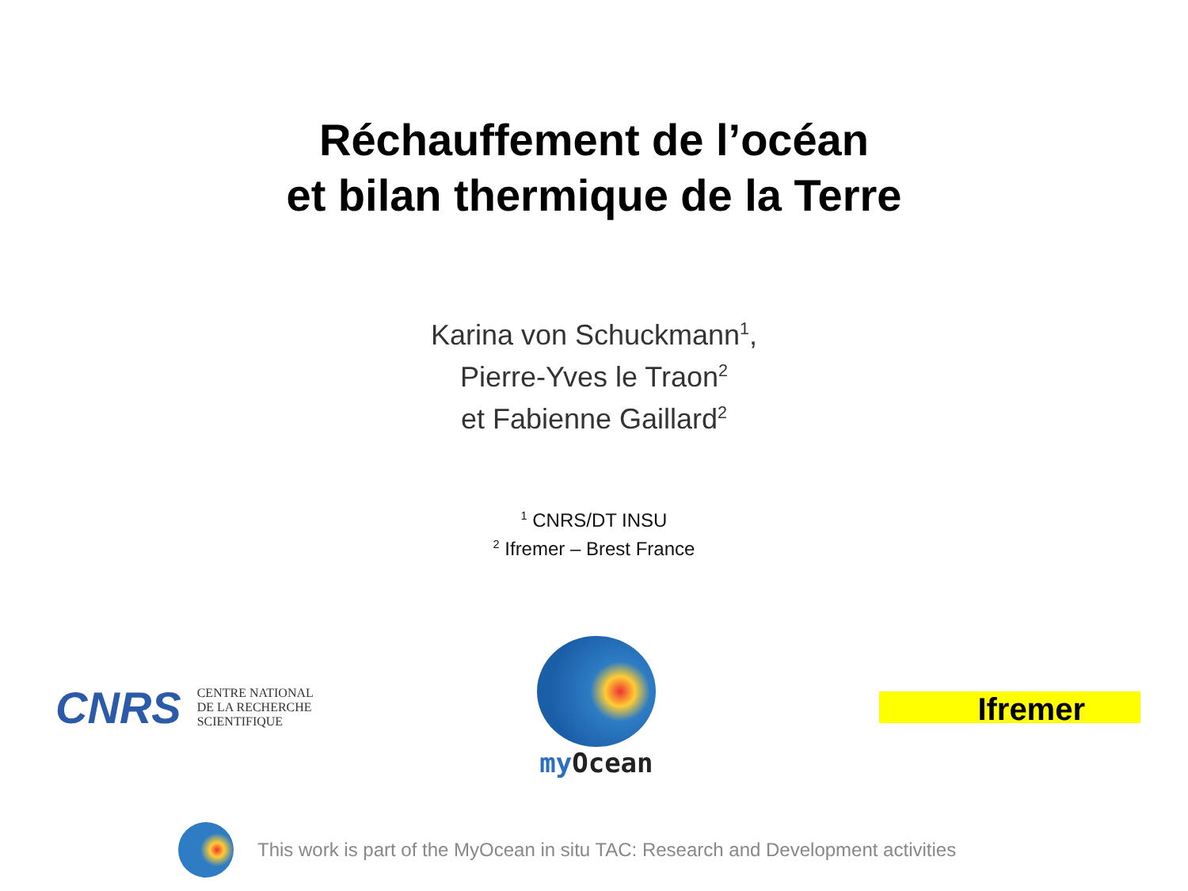Réchauffement de l’océan
et bilan thermique de la Terre
Karina von Schuckmann<sup>1</sup>,
Pierre-Yves le Traon<sup>2</sup>
et Fabienne Gaillard<sup>2</sup>
<sup>1</sup> CNRS/DT INSU
<sup>2</sup> Ifremer – Brest France
CNRS
CENTRE NATIONAL
DE LA RECHERCHE
SCIENTIFIQUE
my Ocean
Ifremer
This work is part of the MyOcean in situ TAC: Research and Development activities